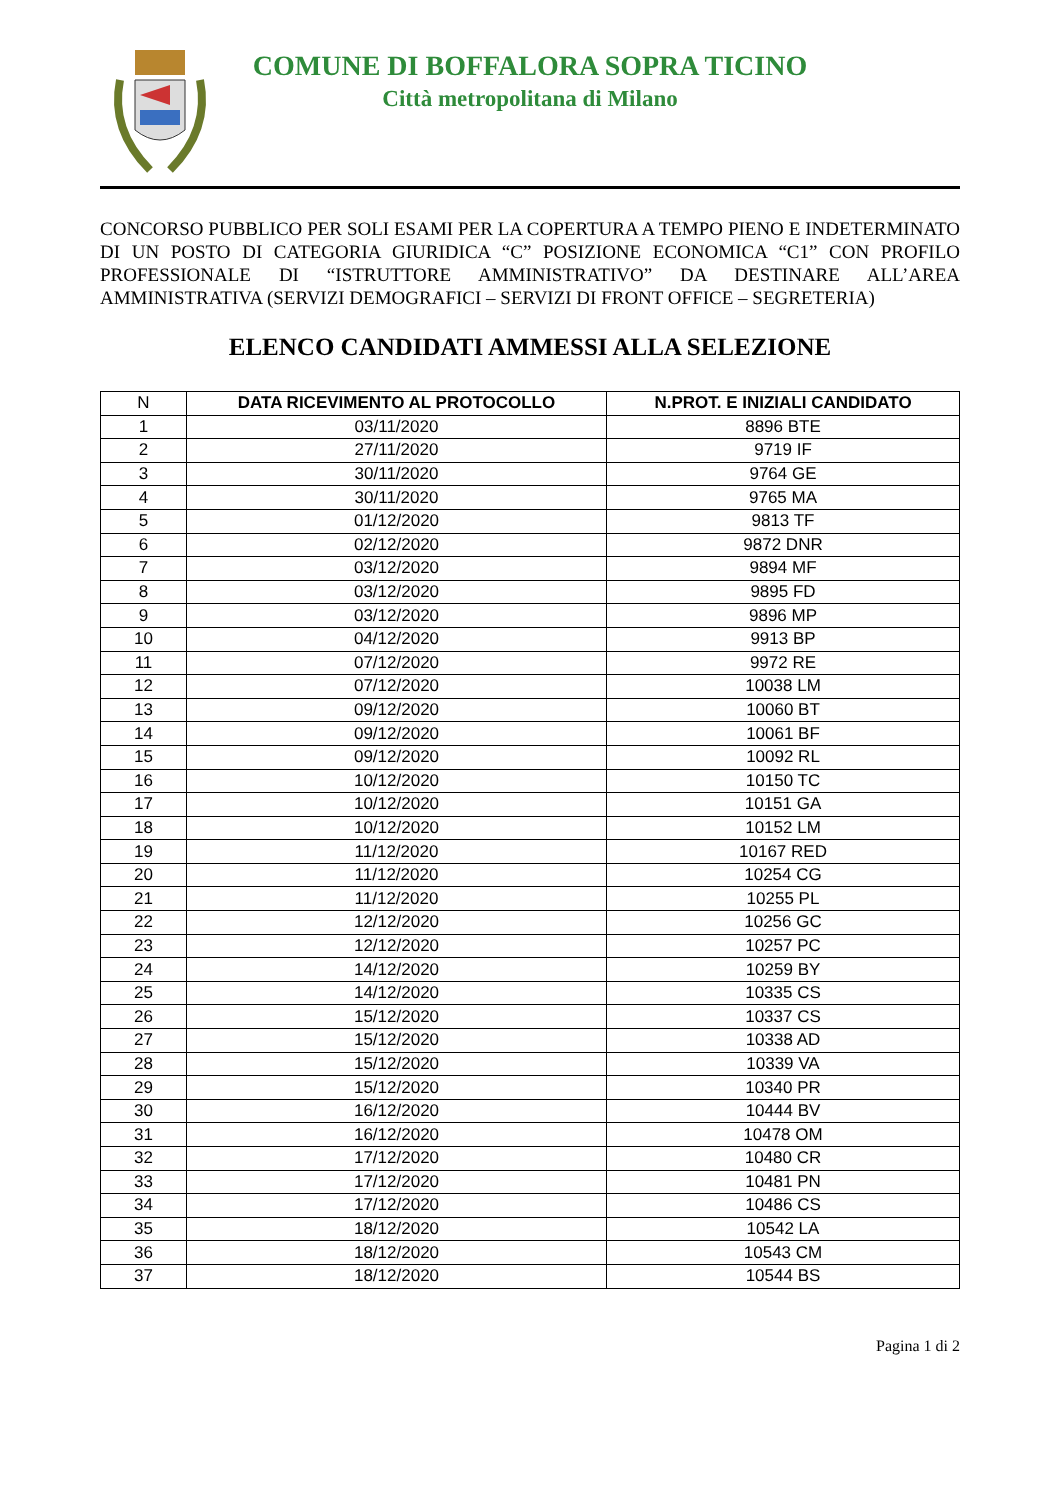COMUNE DI BOFFALORA SOPRA TICINO
Città metropolitana di Milano
CONCORSO PUBBLICO PER SOLI ESAMI PER LA COPERTURA A TEMPO PIENO E INDETERMINATO DI UN POSTO DI CATEGORIA GIURIDICA “C” POSIZIONE ECONOMICA “C1” CON PROFILO PROFESSIONALE DI “ISTRUTTORE AMMINISTRATIVO” DA DESTINARE ALL’AREA AMMINISTRATIVA (SERVIZI DEMOGRAFICI – SERVIZI DI FRONT OFFICE – SEGRETERIA)
ELENCO CANDIDATI AMMESSI ALLA SELEZIONE
| N | DATA RICEVIMENTO AL PROTOCOLLO | N.PROT. E INIZIALI CANDIDATO |
| 1 | 03/11/2020 | 8896 BTE |
| 2 | 27/11/2020 | 9719 IF |
| 3 | 30/11/2020 | 9764 GE |
| 4 | 30/11/2020 | 9765 MA |
| 5 | 01/12/2020 | 9813 TF |
| 6 | 02/12/2020 | 9872 DNR |
| 7 | 03/12/2020 | 9894 MF |
| 8 | 03/12/2020 | 9895 FD |
| 9 | 03/12/2020 | 9896 MP |
| 10 | 04/12/2020 | 9913 BP |
| 11 | 07/12/2020 | 9972 RE |
| 12 | 07/12/2020 | 10038 LM |
| 13 | 09/12/2020 | 10060 BT |
| 14 | 09/12/2020 | 10061 BF |
| 15 | 09/12/2020 | 10092 RL |
| 16 | 10/12/2020 | 10150 TC |
| 17 | 10/12/2020 | 10151 GA |
| 18 | 10/12/2020 | 10152 LM |
| 19 | 11/12/2020 | 10167 RED |
| 20 | 11/12/2020 | 10254 CG |
| 21 | 11/12/2020 | 10255 PL |
| 22 | 12/12/2020 | 10256 GC |
| 23 | 12/12/2020 | 10257 PC |
| 24 | 14/12/2020 | 10259 BY |
| 25 | 14/12/2020 | 10335 CS |
| 26 | 15/12/2020 | 10337 CS |
| 27 | 15/12/2020 | 10338 AD |
| 28 | 15/12/2020 | 10339 VA |
| 29 | 15/12/2020 | 10340 PR |
| 30 | 16/12/2020 | 10444 BV |
| 31 | 16/12/2020 | 10478 OM |
| 32 | 17/12/2020 | 10480 CR |
| 33 | 17/12/2020 | 10481 PN |
| 34 | 17/12/2020 | 10486 CS |
| 35 | 18/12/2020 | 10542 LA |
| 36 | 18/12/2020 | 10543 CM |
| 37 | 18/12/2020 | 10544 BS |
Pagina 1 di 2